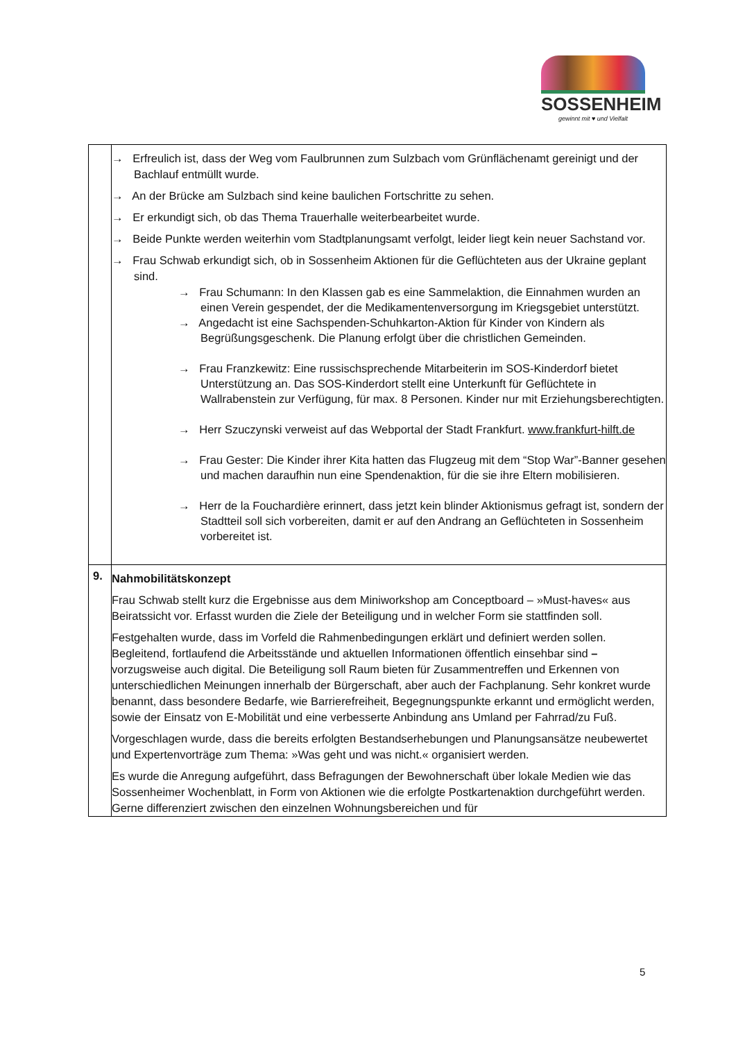SOSSENHEIM
gewinnt mit ♥ und Vielfalt
| | → Erfreulich ist, dass der Weg vom Faulbrunnen zum Sulzbach vom Grünflächenamt gereinigt und der Bachlauf entmüllt wurde. → An der Brücke am Sulzbach sind keine baulichen Fortschritte zu sehen. → Er erkundigt sich, ob das Thema Trauerhalle weiterbearbeitet wurde. → Beide Punkte werden weiterhin vom Stadtplanungsamt verfolgt, leider liegt kein neuer Sachstand vor. → Frau Schwab erkundigt sich, ob in Sossenheim Aktionen für die Geflüchteten aus der Ukraine geplant sind. → Frau Schumann: In den Klassen gab es eine Sammelaktion, die Einnahmen wurden an einen Verein gespendet, der die Medikamentenversorgung im Kriegsgebiet unterstützt. → Angedacht ist eine Sachspenden-Schuhkarton-Aktion für Kinder von Kindern als Begrüßungsgeschenk. Die Planung erfolgt über die christlichen Gemeinden. → Frau Franzkewitz: Eine russischsprechende Mitarbeiterin im SOS-Kinderdorf bietet Unterstützung an. Das SOS-Kinderdort stellt eine Unterkunft für Geflüchtete in Wallrabenstein zur Verfügung, für max. 8 Personen. Kinder nur mit Erziehungsberechtigten. → Herr Szuczynski verweist auf das Webportal der Stadt Frankfurt. www.frankfurt-hilft.de → Frau Gester: Die Kinder ihrer Kita hatten das Flugzeug mit dem “Stop War”-Banner gesehen und machen daraufhin nun eine Spendenaktion, für die sie ihre Eltern mobilisieren. → Herr de la Fouchardière erinnert, dass jetzt kein blinder Aktionismus gefragt ist, sondern der Stadtteil soll sich vorbereiten, damit er auf den Andrang an Geflüchteten in Sossenheim vorbereitet ist. |
| 9. | Nahmobilitätskonzept Frau Schwab stellt kurz die Ergebnisse aus dem Miniworkshop am Conceptboard – »Must-haves« aus Beiratssicht vor. Erfasst wurden die Ziele der Beteiligung und in welcher Form sie stattfinden soll. Festgehalten wurde, dass im Vorfeld die Rahmenbedingungen erklärt und definiert werden sollen. Begleitend, fortlaufend die Arbeitsstände und aktuellen Informationen öffentlich einsehbar sind – vorzugsweise auch digital. Die Beteiligung soll Raum bieten für Zusammentreffen und Erkennen von unterschiedlichen Meinungen innerhalb der Bürgerschaft, aber auch der Fachplanung. Sehr konkret wurde benannt, dass besondere Bedarfe, wie Barrierefreiheit, Begegnungspunkte erkannt und ermöglicht werden, sowie der Einsatz von E-Mobilität und eine verbesserte Anbindung ans Umland per Fahrrad/zu Fuß. Vorgeschlagen wurde, dass die bereits erfolgten Bestandserhebungen und Planungsansätze neubewertet und Expertenvorträge zum Thema: »Was geht und was nicht.« organisiert werden. Es wurde die Anregung aufgeführt, dass Befragungen der Bewohnerschaft über lokale Medien wie das Sossenheimer Wochenblatt, in Form von Aktionen wie die erfolgte Postkartenaktion durchgeführt werden. Gerne differenziert zwischen den einzelnen Wohnungsbereichen und für |
5